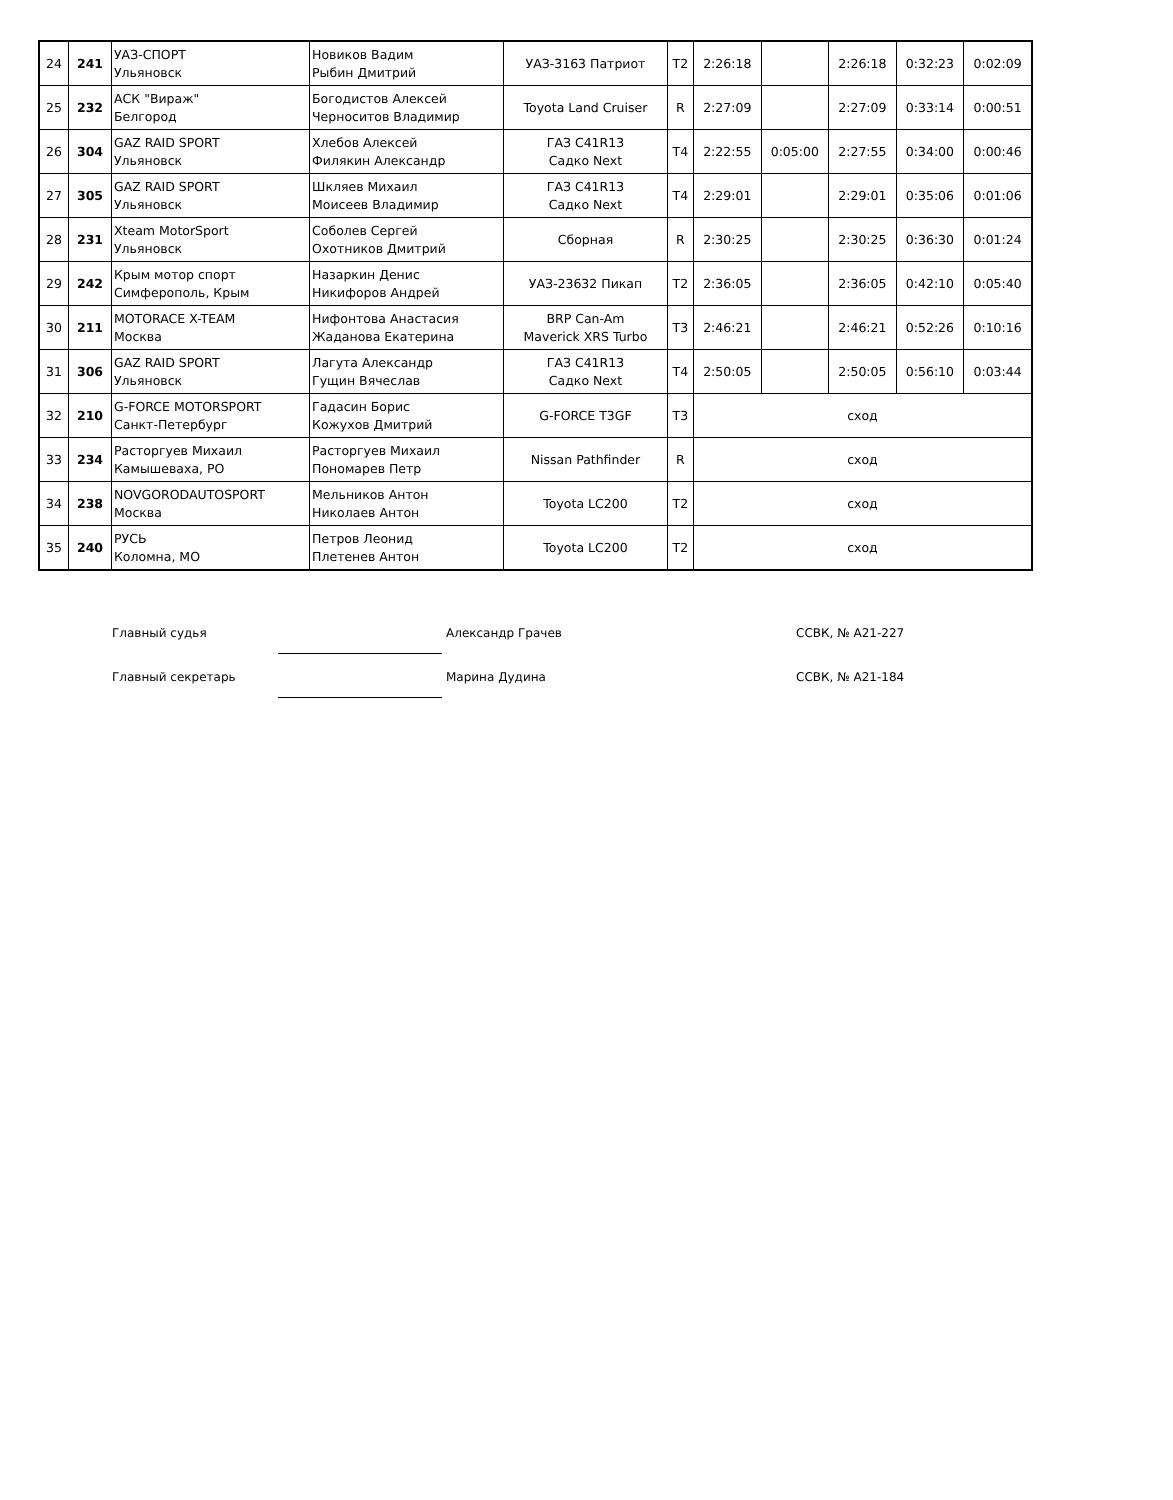| 24 | 241 | УАЗ-СПОРТ Ульяновск | Новиков Вадим Рыбин Дмитрий | УАЗ-3163 Патриот | T2 | 2:26:18 | | 2:26:18 | 0:32:23 | 0:02:09 |
| 25 | 232 | АСК "Вираж" Белгород | Богодистов Алексей Черноситов Владимир | Toyota Land Cruiser | R | 2:27:09 | | 2:27:09 | 0:33:14 | 0:00:51 |
| 26 | 304 | GAZ RAID SPORT Ульяновск | Хлебов Алексей Филякин Александр | ГАЗ C41R13 Садко Next | T4 | 2:22:55 | 0:05:00 | 2:27:55 | 0:34:00 | 0:00:46 |
| 27 | 305 | GAZ RAID SPORT Ульяновск | Шкляев Михаил Моисеев Владимир | ГАЗ C41R13 Садко Next | T4 | 2:29:01 | | 2:29:01 | 0:35:06 | 0:01:06 |
| 28 | 231 | Xteam MotorSport Ульяновск | Соболев Сергей Охотников Дмитрий | Сборная | R | 2:30:25 | | 2:30:25 | 0:36:30 | 0:01:24 |
| 29 | 242 | Крым мотор спорт Симферополь, Крым | Назаркин Денис Никифоров Андрей | УАЗ-23632 Пикап | T2 | 2:36:05 | | 2:36:05 | 0:42:10 | 0:05:40 |
| 30 | 211 | MOTORACE X-TEAM Москва | Нифонтова Анастасия Жаданова Екатерина | BRP Can-Am Maverick XRS Turbo | T3 | 2:46:21 | | 2:46:21 | 0:52:26 | 0:10:16 |
| 31 | 306 | GAZ RAID SPORT Ульяновск | Лагута Александр Гущин Вячеслав | ГАЗ C41R13 Садко Next | T4 | 2:50:05 | | 2:50:05 | 0:56:10 | 0:03:44 |
| 32 | 210 | G-FORCE MOTORSPORT Санкт-Петербург | Гадасин Борис Кожухов Дмитрий | G-FORCE T3GF | T3 | сход | | | | |
| 33 | 234 | Расторгуев Михаил Камышеваха, РО | Расторгуев Михаил Пономарев Петр | Nissan Pathfinder | R | сход | | | | |
| 34 | 238 | NOVGORODAUTOSPORT Москва | Мельников Антон Николаев Антон | Toyota LC200 | T2 | сход | | | | |
| 35 | 240 | РУСЬ Коломна, МО | Петров Леонид Плетенев Антон | Toyota LC200 | T2 | сход | | | | |
Главный судья Александр Грачев ССВК, № А21-227
Главный секретарь Марина Дудина ССВК, № А21-184